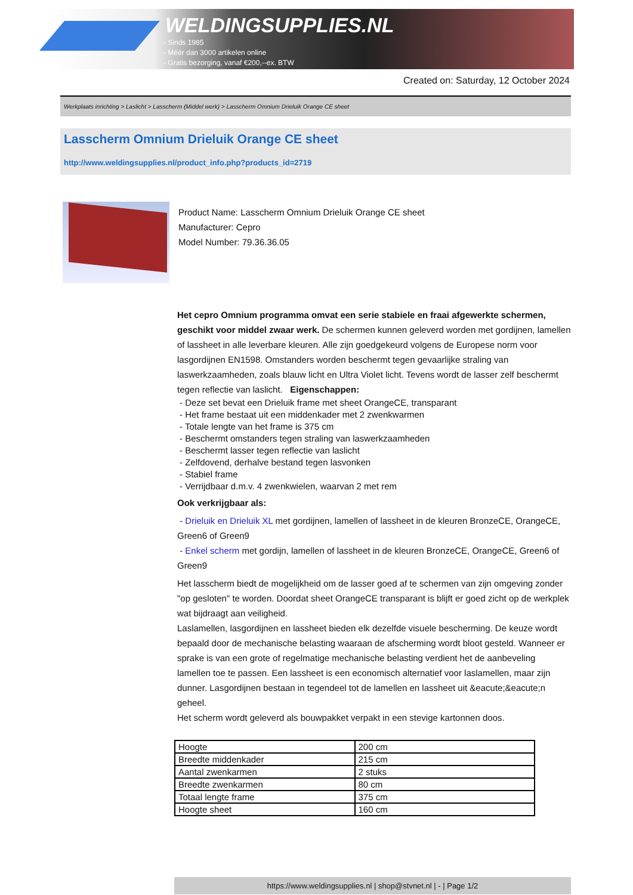WELDINGSUPPLIES.NL
- Sinds 1985
- Méér dan 3000 artikelen online
- Gratis bezorging, vanaf €200,--ex. BTW
Created on: Saturday, 12 October 2024
Werkplaats inrichting > Laslicht > Lasscherm (Middel werk) > Lasscherm Omnium Drieluik Orange CE sheet
Lasscherm Omnium Drieluik Orange CE sheet
http://www.weldingsupplies.nl/product_info.php?products_id=2719
Product Name: Lasscherm Omnium Drieluik Orange CE sheet
Manufacturer: Cepro
Model Number: 79.36.36.05
Het cepro Omnium programma omvat een serie stabiele en fraai afgewerkte schermen, geschikt voor middel zwaar werk. De schermen kunnen geleverd worden met gordijnen, lamellen of lassheet in alle leverbare kleuren. Alle zijn goedgekeurd volgens de Europese norm voor lasgordijnen EN1598. Omstanders worden beschermt tegen gevaarlijke straling van laswerkzaamheden, zoals blauw licht en Ultra Violet licht. Tevens wordt de lasser zelf beschermt tegen reflectie van laslicht. Eigenschappen:
- Deze set bevat een Drieluik frame met sheet OrangeCE, transparant
- Het frame bestaat uit een middenkader met 2 zwenkwarmen
- Totale lengte van het frame is 375 cm
- Beschermt omstanders tegen straling van laswerkzaamheden
- Beschermt lasser tegen reflectie van laslicht
- Zelfdovend, derhalve bestand tegen lasvonken
- Stabiel frame
- Verrijdbaar d.m.v. 4 zwenkwielen, waarvan 2 met rem
Ook verkrijgbaar als:
- Drieluik en Drieluik XL met gordijnen, lamellen of lassheet in de kleuren BronzeCE, OrangeCE, Green6 of Green9
- Enkel scherm met gordijn, lamellen of lassheet in de kleuren BronzeCE, OrangeCE, Green6 of Green9
Het lasscherm biedt de mogelijkheid om de lasser goed af te schermen van zijn omgeving zonder "op gesloten" te worden. Doordat sheet OrangeCE transparant is blijft er goed zicht op de werkplek wat bijdraagt aan veiligheid.
Laslamellen, lasgordijnen en lassheet bieden elk dezelfde visuele bescherming. De keuze wordt bepaald door de mechanische belasting waaraan de afscherming wordt bloot gesteld. Wanneer er sprake is van een grote of regelmatige mechanische belasting verdient het de aanbeveling lamellen toe te passen. Een lassheet is een economisch alternatief voor laslamellen, maar zijn dunner. Lasgordijnen bestaan in tegendeel tot de lamellen en lassheet uit &eacute;&eacute;n geheel.
Het scherm wordt geleverd als bouwpakket verpakt in een stevige kartonnen doos.
| Hoogte | 200 cm |
| Breedte middenkader | 215 cm |
| Aantal zwenkarmen | 2 stuks |
| Breedte zwenkarmen | 80 cm |
| Totaal lengte frame | 375 cm |
| Hoogte sheet | 160 cm |
https://www.weldingsupplies.nl | shop@stvnet.nl | - | Page 1/2